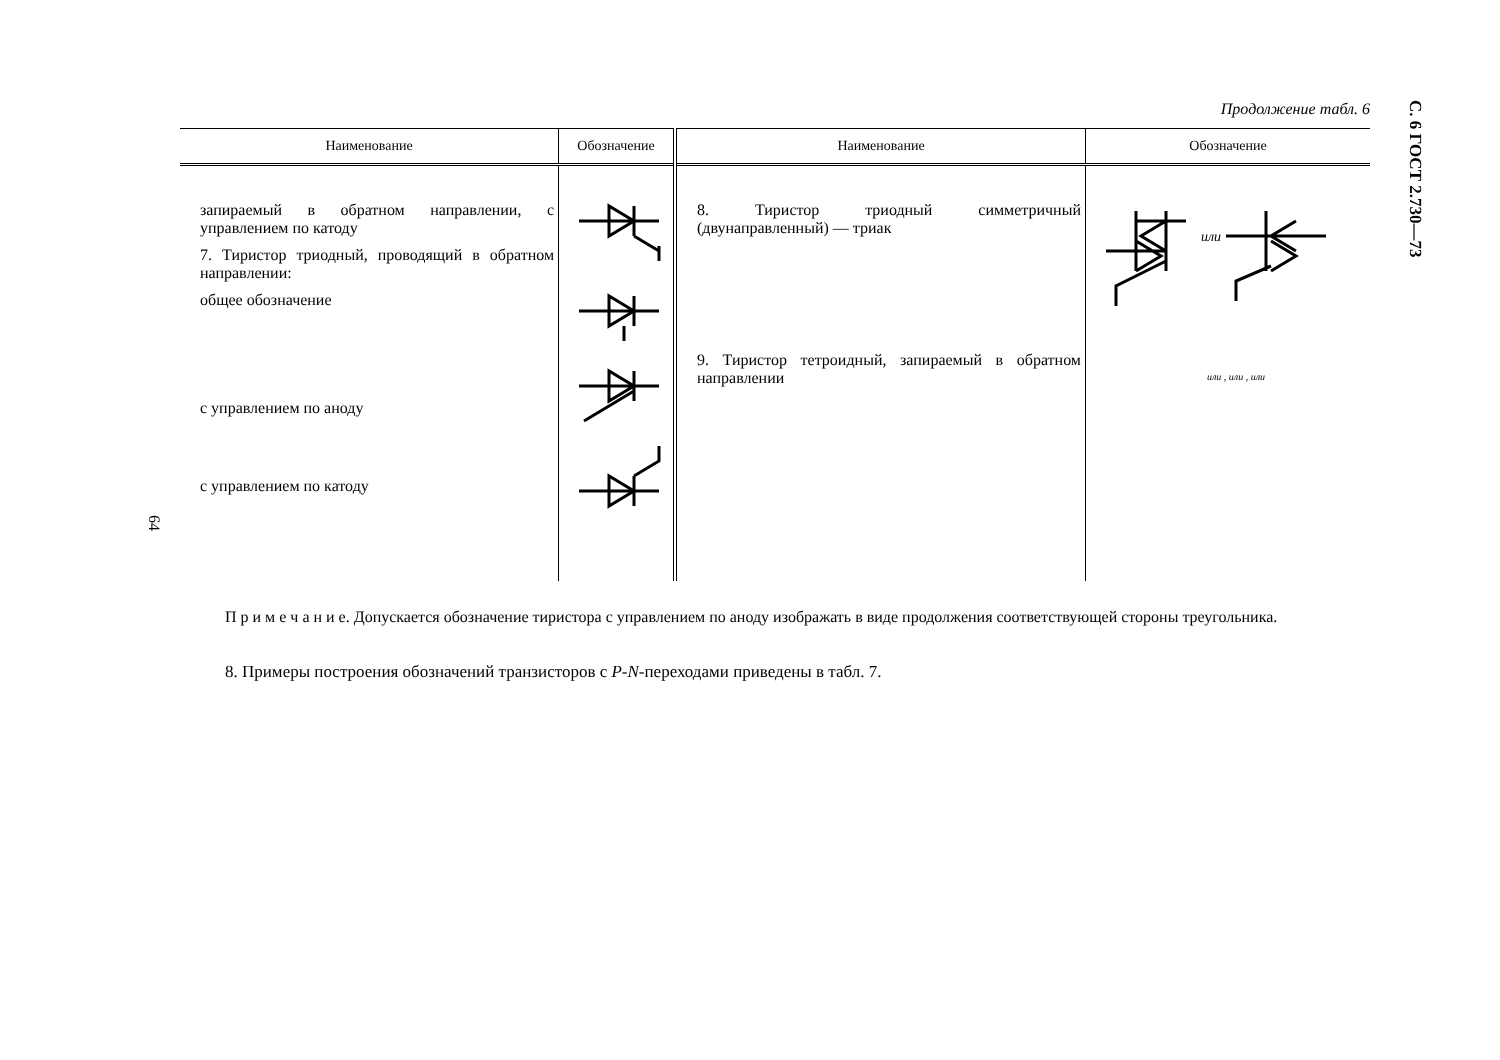Продолжение табл. 6
С. 6 ГОСТ 2.730—73
| Наименование | Обозначение | Наименование | Обозначение |
| --- | --- | --- | --- |
| запираемый в обратном направлении, с управлением по катоду 7. Тиристор триодный, проводящий в обратном направлении: общее обозначение с управлением по аноду с управлением по катоду | | 8. Тиристор триодный симметричный (двунаправленный) — триак 9. Тиристор тетроидный, запираемый в обратном направлении | или или , или , или |
64
П р и м е ч а н и е. Допускается обозначение тиристора с управлением по аноду изображать в виде продолжения соответствующей стороны треугольника.
8. Примеры построения обозначений транзисторов с P-N-переходами приведены в табл. 7.